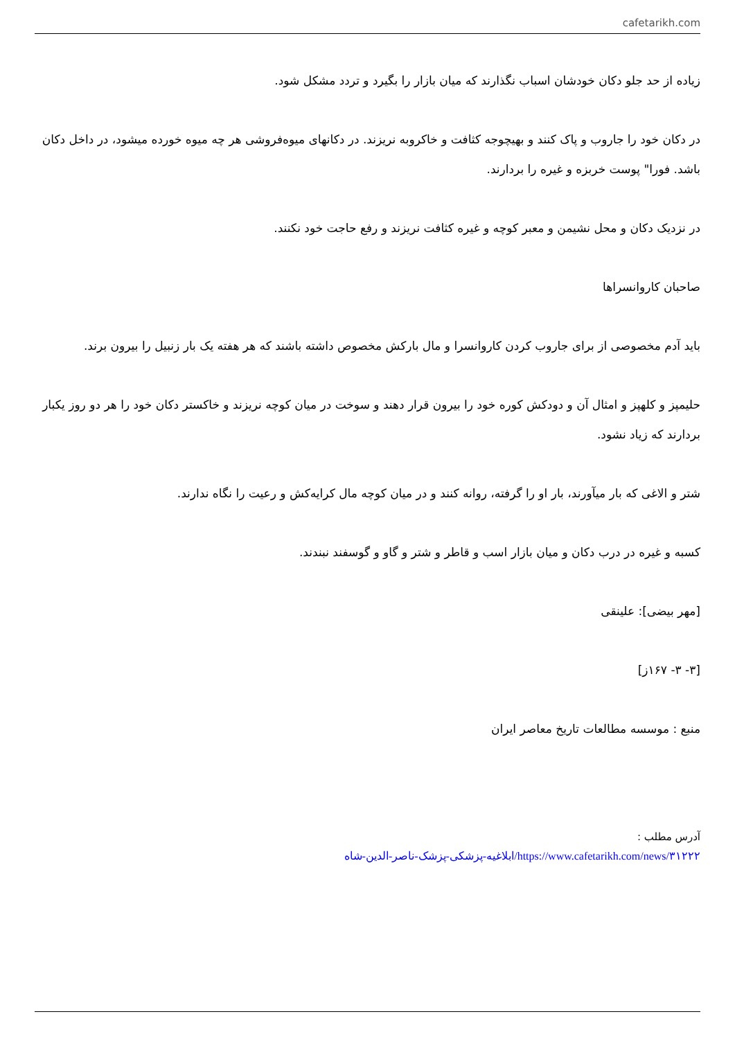cafetarikh.com
زیاده از حد جلو دکان خودشان اسباب نگذارند که میان بازار را بگیرد و تردد مشکل شود.
در دکان خود را جاروب و پاک کنند و بهیچوجه کثافت و خاکروبه نریزند. در دکانهای میوه‌فروشی هر چه میوه خورده میشود، در داخل دکان باشد. فورا" پوست خربزه و غیره را بردارند.
در نزدیک دکان و محل نشیمن و معبر کوچه و غیره کثافت نریزند و رفع حاجت خود نکنند.
صاحبان کاروانسراها
باید آدم مخصوصی از برای جاروب کردن کاروانسرا و مال بارکش مخصوص داشته باشند که هر هفته یک بار زنبیل را بیرون برند.
حلیمپز و کلهپز و امثال آن و دودکش کوره خود را بیرون قرار دهند و سوخت در میان کوچه نریزند و خاکستر دکان خود را هر دو روز یکبار بردارند که زیاد نشود.
شتر و الاغی که بار میآورند، بار او را گرفته، روانه کنند و در میان کوچه مال کرایه‌کش و رعیت را نگاه ندارند.
کسبه و غیره در درب دکان و میان بازار اسب و قاطر و شتر و گاو و گوسفند نبندند.
[مهر بیضی]: علینقی
[۳- ۳- ۱۶۷ز]
منبع : موسسه مطالعات تاریخ معاصر ایران
آدرس مطلب :
https://www.cafetarikh.com/news/۳۱۲۲۲/ابلاغیه-پزشکی-پزشک-ناصر-الدین-شاه